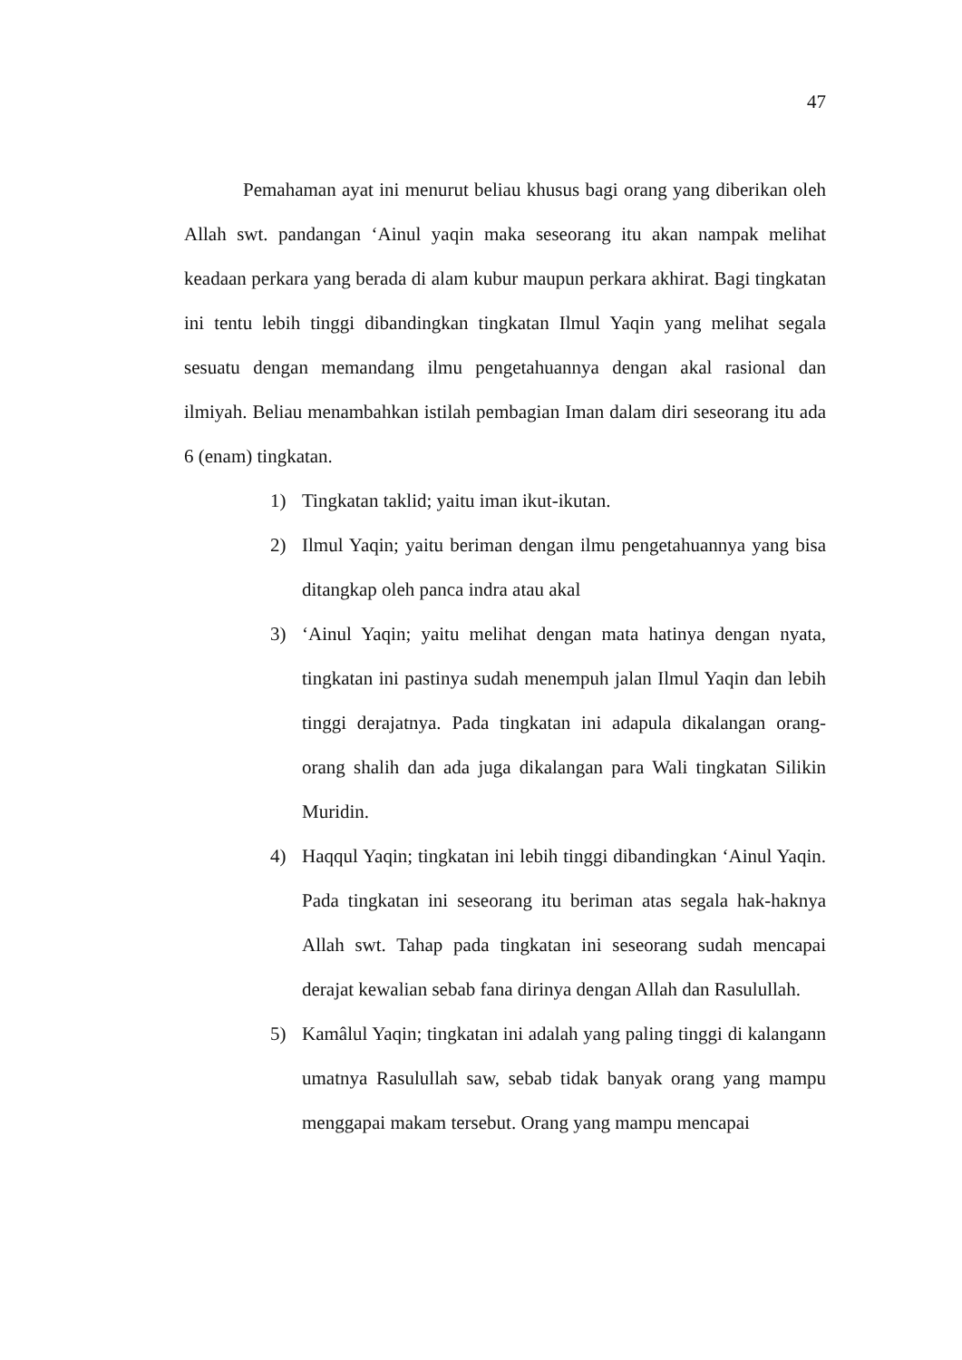47
Pemahaman ayat ini menurut beliau khusus bagi orang yang diberikan oleh Allah swt. pandangan ‘Ainul yaqin maka seseorang itu akan nampak melihat keadaan perkara yang berada di alam kubur maupun perkara akhirat. Bagi tingkatan ini tentu lebih tinggi dibandingkan tingkatan Ilmul Yaqin yang melihat segala sesuatu dengan memandang ilmu pengetahuannya dengan akal rasional dan ilmiyah. Beliau menambahkan istilah pembagian Iman dalam diri seseorang itu ada 6 (enam) tingkatan.
1) Tingkatan taklid; yaitu iman ikut-ikutan.
2) Ilmul Yaqin; yaitu beriman dengan ilmu pengetahuannya yang bisa ditangkap oleh panca indra atau akal
3) ‘Ainul Yaqin; yaitu melihat dengan mata hatinya dengan nyata, tingkatan ini pastinya sudah menempuh jalan Ilmul Yaqin dan lebih tinggi derajatnya. Pada tingkatan ini adapula dikalangan orang-orang shalih dan ada juga dikalangan para Wali tingkatan Silikin Muridin.
4) Haqqul Yaqin; tingkatan ini lebih tinggi dibandingkan ‘Ainul Yaqin. Pada tingkatan ini seseorang itu beriman atas segala hak-haknya Allah swt. Tahap pada tingkatan ini seseorang sudah mencapai derajat kewalian sebab fana dirinya dengan Allah dan Rasulullah.
5) Kamâlul Yaqin; tingkatan ini adalah yang paling tinggi di kalangann umatnya Rasulullah saw, sebab tidak banyak orang yang mampu menggapai makam tersebut. Orang yang mampu mencapai